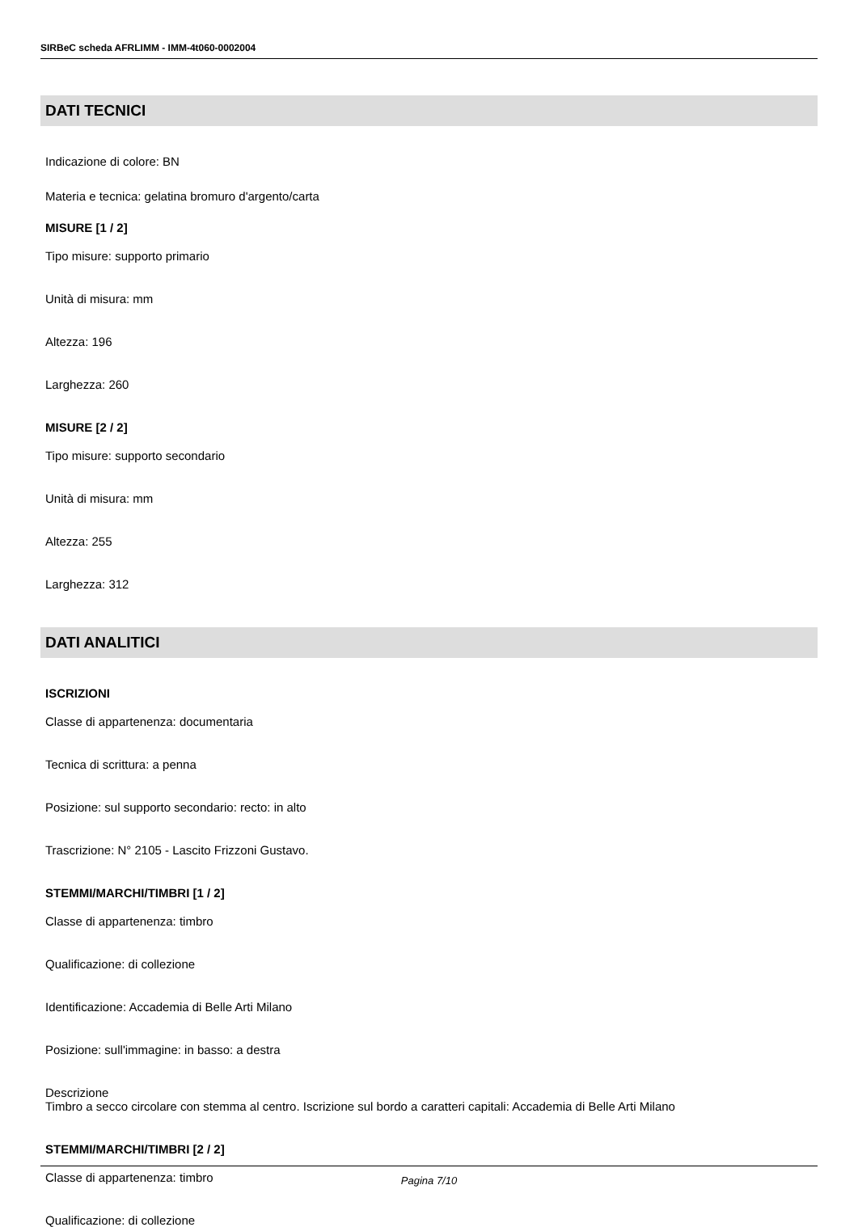SIRBeC scheda AFRLIMM - IMM-4t060-0002004
DATI TECNICI
Indicazione di colore: BN
Materia e tecnica: gelatina bromuro d'argento/carta
MISURE [1 / 2]
Tipo misure: supporto primario
Unità di misura: mm
Altezza: 196
Larghezza: 260
MISURE [2 / 2]
Tipo misure: supporto secondario
Unità di misura: mm
Altezza: 255
Larghezza: 312
DATI ANALITICI
ISCRIZIONI
Classe di appartenenza: documentaria
Tecnica di scrittura: a penna
Posizione: sul supporto secondario: recto: in alto
Trascrizione: N° 2105 - Lascito Frizzoni Gustavo.
STEMMI/MARCHI/TIMBRI [1 / 2]
Classe di appartenenza: timbro
Qualificazione: di collezione
Identificazione: Accademia di Belle Arti Milano
Posizione: sull'immagine: in basso: a destra
Descrizione
Timbro a secco circolare con stemma al centro. Iscrizione sul bordo a caratteri capitali: Accademia di Belle Arti Milano
STEMMI/MARCHI/TIMBRI [2 / 2]
Classe di appartenenza: timbro
Qualificazione: di collezione
Pagina 7/10